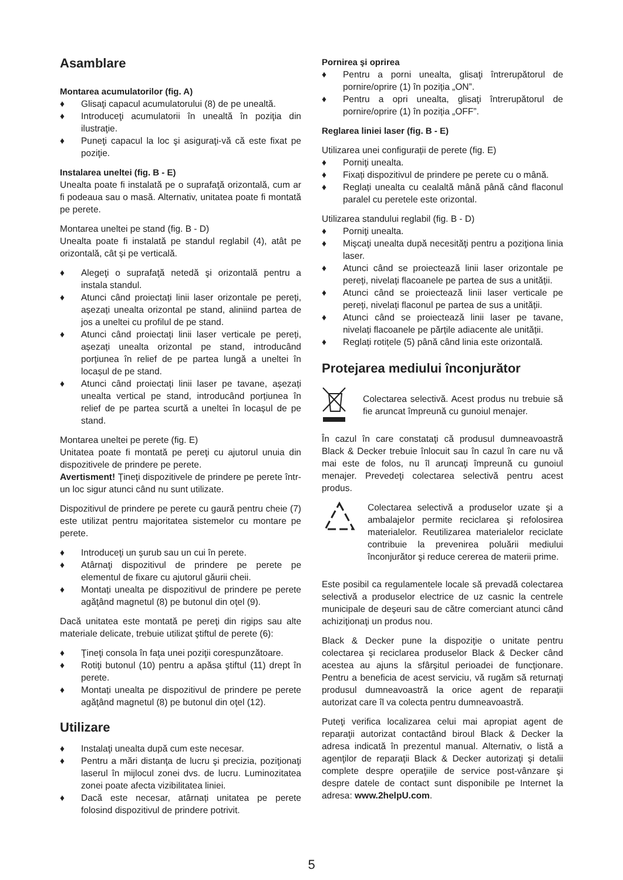Asamblare
Montarea acumulatorilor (fig. A)
♦ Glisaţi capacul acumulatorului (8) de pe unealtă.
♦ Introduceţi acumulatorii în unealtă în poziţia din ilustraţie.
♦ Puneţi capacul la loc şi asiguraţi-vă că este fixat pe poziţie.
Instalarea uneltei (fig. B - E)
Unealta poate fi instalată pe o suprafaţă orizontală, cum ar fi podeaua sau o masă. Alternativ, unitatea poate fi montată pe perete.
Montarea uneltei pe stand (fig. B - D)
Unealta poate fi instalată pe standul reglabil (4), atât pe orizontală, cât și pe verticală.
♦ Alegeţi o suprafaţă netedă şi orizontală pentru a instala standul.
♦ Atunci când proiectați linii laser orizontale pe pereți, așezați unealta orizontal pe stand, aliniind partea de jos a uneltei cu profilul de pe stand.
♦ Atunci când proiectați linii laser verticale pe pereți, așezați unealta orizontal pe stand, introducând porțiunea în relief de pe partea lungă a uneltei în locașul de pe stand.
♦ Atunci când proiectați linii laser pe tavane, așezați unealta vertical pe stand, introducând porțiunea în relief de pe partea scurtă a uneltei în locașul de pe stand.
Montarea uneltei pe perete (fig. E)
Unitatea poate fi montată pe pereţi cu ajutorul unuia din dispozitivele de prindere pe perete.
Avertisment! Ţineţi dispozitivele de prindere pe perete într-un loc sigur atunci când nu sunt utilizate.
Dispozitivul de prindere pe perete cu gaură pentru cheie (7) este utilizat pentru majoritatea sistemelor cu montare pe perete.
♦ Introduceţi un şurub sau un cui în perete.
♦ Atârnaţi dispozitivul de prindere pe perete pe elementul de fixare cu ajutorul găurii cheii.
♦ Montați unealta pe dispozitivul de prindere pe perete agăţând magnetul (8) pe butonul din oţel (9).
Dacă unitatea este montată pe pereţi din rigips sau alte materiale delicate, trebuie utilizat ştiftul de perete (6):
♦ Ţineţi consola în faţa unei poziţii corespunzătoare.
♦ Rotiţi butonul (10) pentru a apăsa ştiftul (11) drept în perete.
♦ Montați unealta pe dispozitivul de prindere pe perete agăţând magnetul (8) pe butonul din oţel (12).
Utilizare
♦ Instalaţi unealta după cum este necesar.
♦ Pentru a mări distanţa de lucru şi precizia, poziţionaţi laserul în mijlocul zonei dvs. de lucru. Luminozitatea zonei poate afecta vizibilitatea liniei.
♦ Dacă este necesar, atârnați unitatea pe perete folosind dispozitivul de prindere potrivit.
Pornirea şi oprirea
♦ Pentru a porni unealta, glisaţi întrerupătorul de pornire/oprire (1) în poziția „ON”.
♦ Pentru a opri unealta, glisaţi întrerupătorul de pornire/oprire (1) în poziția „OFF”.
Reglarea liniei laser (fig. B - E)
Utilizarea unei configurații de perete (fig. E)
♦ Porniţi unealta.
♦ Fixați dispozitivul de prindere pe perete cu o mână.
♦ Reglați unealta cu cealaltă mână până când flaconul paralel cu peretele este orizontal.
Utilizarea standului reglabil (fig. B - D)
♦ Porniţi unealta.
♦ Mişcaţi unealta după necesităţi pentru a poziţiona linia laser.
♦ Atunci când se proiectează linii laser orizontale pe pereți, nivelați flacoanele pe partea de sus a unității.
♦ Atunci când se proiectează linii laser verticale pe pereți, nivelați flaconul pe partea de sus a unității.
♦ Atunci când se proiectează linii laser pe tavane, nivelați flacoanele pe părțile adiacente ale unității.
♦ Reglați rotițele (5) până când linia este orizontală.
Protejarea mediului înconjurător
Colectarea selectivă. Acest produs nu trebuie să fie aruncat împreună cu gunoiul menajer.
În cazul în care constataţi că produsul dumneavoastră Black & Decker trebuie înlocuit sau în cazul în care nu vă mai este de folos, nu îl aruncaţi împreună cu gunoiul menajer. Prevedeţi colectarea selectivă pentru acest produs.
Colectarea selectivă a produselor uzate şi a ambalajelor permite reciclarea şi refolosirea materialelor. Reutilizarea materialelor reciclate contribuie la prevenirea poluării mediului înconjurător şi reduce cererea de materii prime.
Este posibil ca regulamentele locale să prevadă colectarea selectivă a produselor electrice de uz casnic la centrele municipale de deşeuri sau de către comerciant atunci când achiziţionaţi un produs nou.
Black & Decker pune la dispoziţie o unitate pentru colectarea şi reciclarea produselor Black & Decker când acestea au ajuns la sfârşitul perioadei de funcţionare. Pentru a beneficia de acest serviciu, vă rugăm să returnaţi produsul dumneavoastră la orice agent de reparaţii autorizat care îl va colecta pentru dumneavoastră.
Puteţi verifica localizarea celui mai apropiat agent de reparaţii autorizat contactând biroul Black & Decker la adresa indicată în prezentul manual. Alternativ, o listă a agenţilor de reparaţii Black & Decker autorizaţi şi detalii complete despre operaţiile de service post-vânzare şi despre datele de contact sunt disponibile pe Internet la adresa: www.2helpU.com.
5